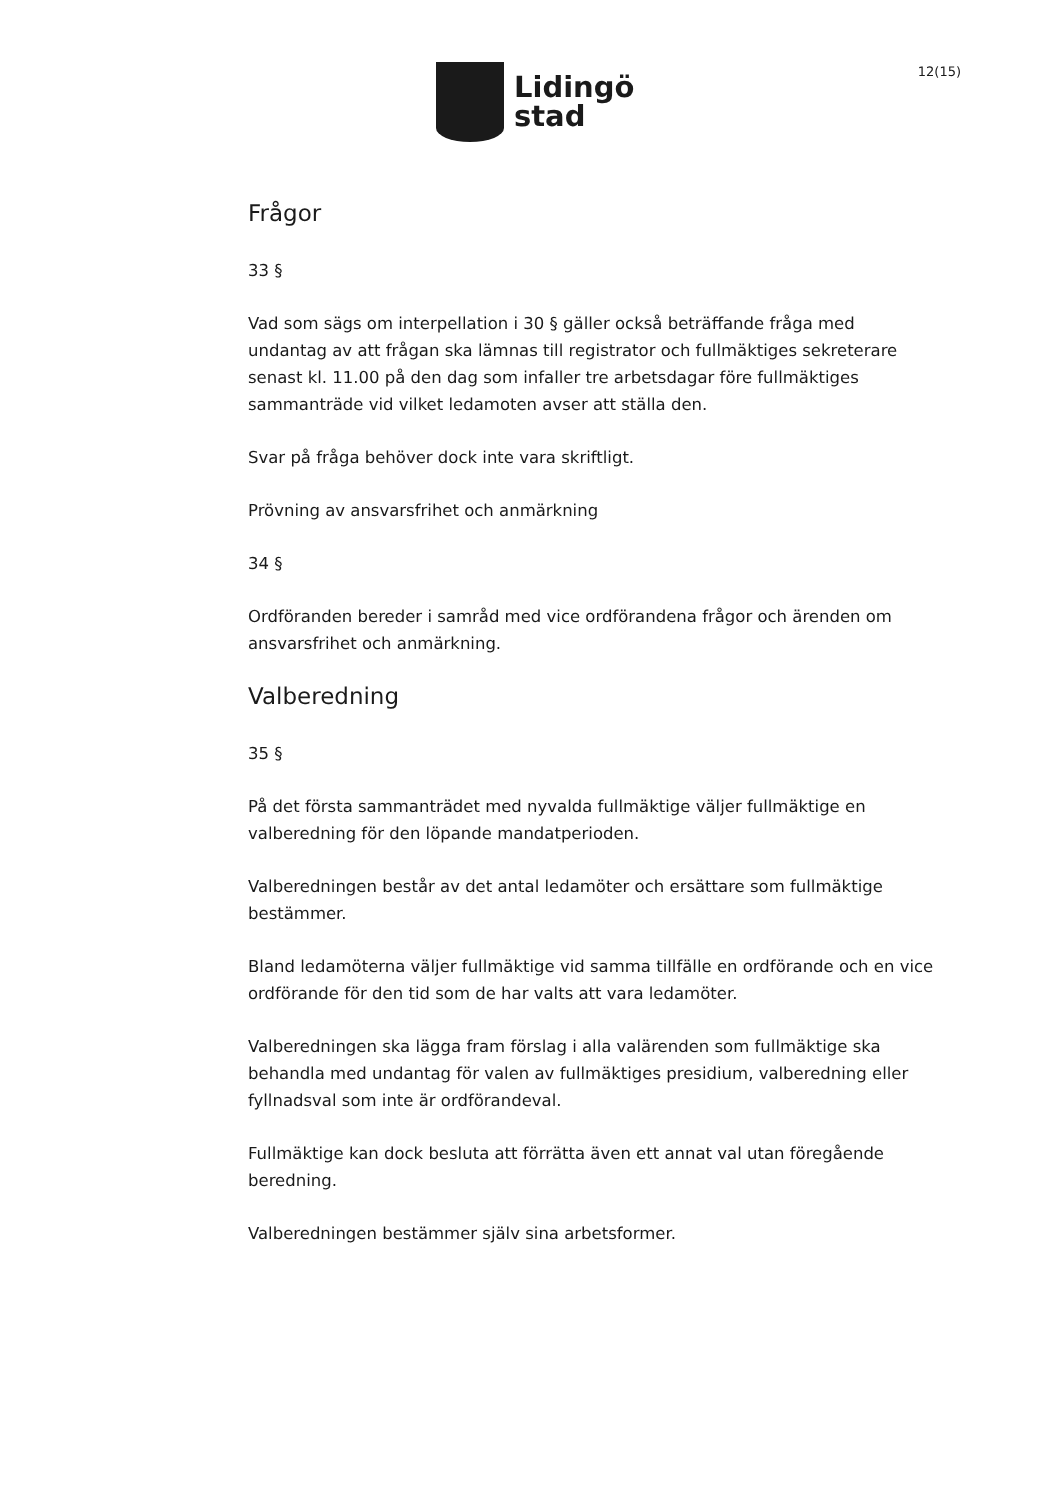Lidingö
stad
12(15)
Frågor
33 §
Vad som sägs om interpellation i 30 § gäller också beträffande fråga med undantag av att frågan ska lämnas till registrator och fullmäktiges sekreterare senast kl. 11.00 på den dag som infaller tre arbetsdagar före fullmäktiges sammanträde vid vilket ledamoten avser att ställa den.
Svar på fråga behöver dock inte vara skriftligt.
Prövning av ansvarsfrihet och anmärkning
34 §
Ordföranden bereder i samråd med vice ordförandena frågor och ärenden om ansvarsfrihet och anmärkning.
Valberedning
35 §
På det första sammanträdet med nyvalda fullmäktige väljer fullmäktige en valberedning för den löpande mandatperioden.
Valberedningen består av det antal ledamöter och ersättare som fullmäktige bestämmer.
Bland ledamöterna väljer fullmäktige vid samma tillfälle en ordförande och en vice ordförande för den tid som de har valts att vara ledamöter.
Valberedningen ska lägga fram förslag i alla valärenden som fullmäktige ska behandla med undantag för valen av fullmäktiges presidium, valberedning eller fyllnadsval som inte är ordförandeval.
Fullmäktige kan dock besluta att förrätta även ett annat val utan föregående beredning.
Valberedningen bestämmer själv sina arbetsformer.